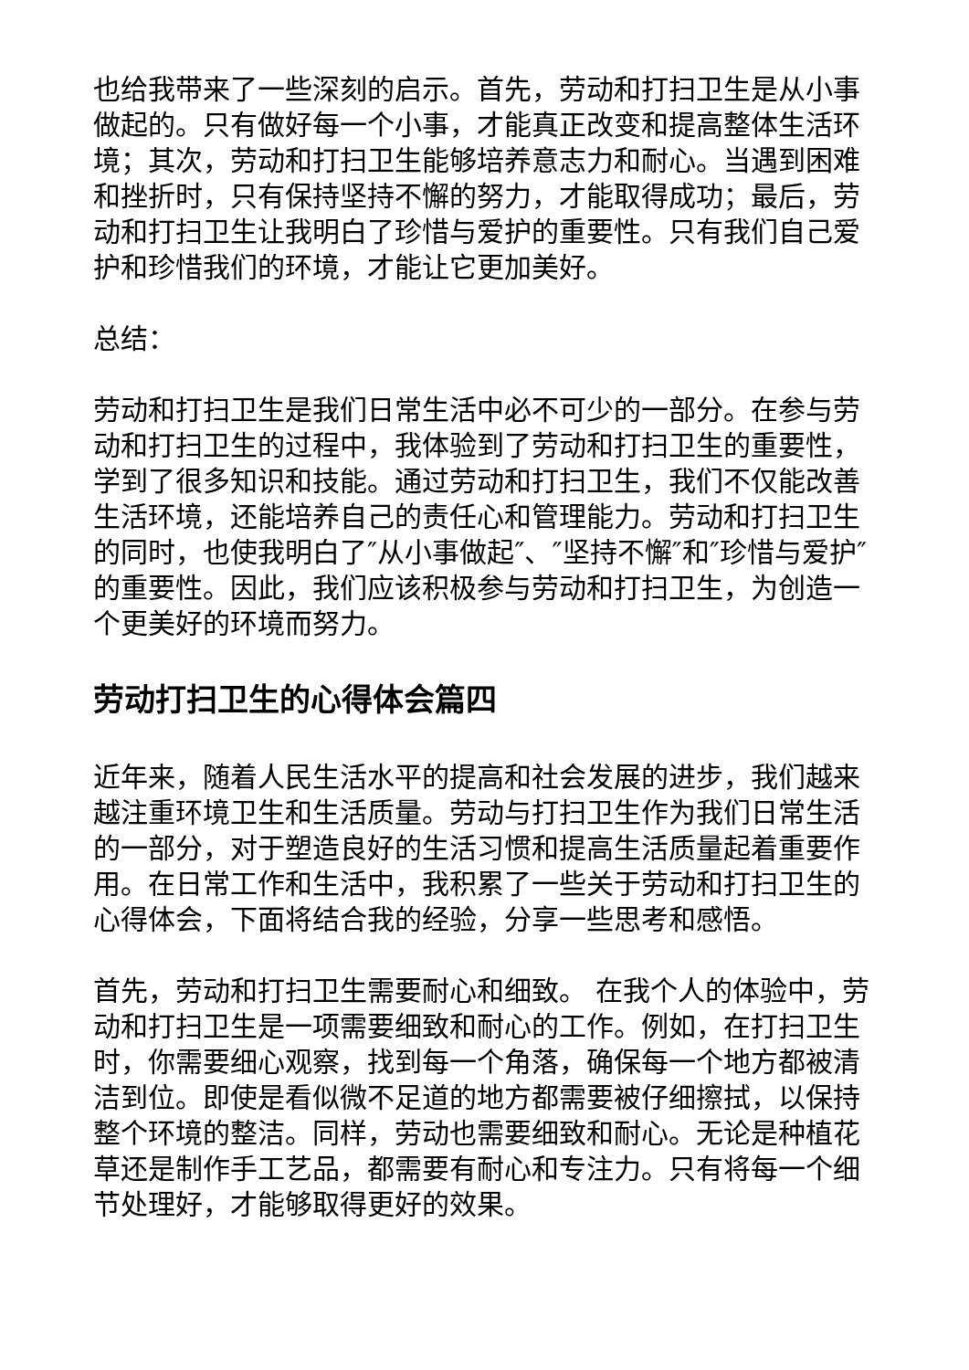也给我带来了一些深刻的启示。首先，劳动和打扫卫生是从小事做起的。只有做好每一个小事，才能真正改变和提高整体生活环境；其次，劳动和打扫卫生能够培养意志力和耐心。当遇到困难和挫折时，只有保持坚持不懈的努力，才能取得成功；最后，劳动和打扫卫生让我明白了珍惜与爱护的重要性。只有我们自己爱护和珍惜我们的环境，才能让它更加美好。
总结：
劳动和打扫卫生是我们日常生活中必不可少的一部分。在参与劳动和打扫卫生的过程中，我体验到了劳动和打扫卫生的重要性，学到了很多知识和技能。通过劳动和打扫卫生，我们不仅能改善生活环境，还能培养自己的责任心和管理能力。劳动和打扫卫生的同时，也使我明白了″从小事做起″、″坚持不懈″和″珍惜与爱护″的重要性。因此，我们应该积极参与劳动和打扫卫生，为创造一个更美好的环境而努力。
劳动打扫卫生的心得体会篇四
近年来，随着人民生活水平的提高和社会发展的进步，我们越来越注重环境卫生和生活质量。劳动与打扫卫生作为我们日常生活的一部分，对于塑造良好的生活习惯和提高生活质量起着重要作用。在日常工作和生活中，我积累了一些关于劳动和打扫卫生的心得体会，下面将结合我的经验，分享一些思考和感悟。
首先，劳动和打扫卫生需要耐心和细致。 在我个人的体验中，劳动和打扫卫生是一项需要细致和耐心的工作。例如，在打扫卫生时，你需要细心观察，找到每一个角落，确保每一个地方都被清洁到位。即使是看似微不足道的地方都需要被仔细擦拭，以保持整个环境的整洁。同样，劳动也需要细致和耐心。无论是种植花草还是制作手工艺品，都需要有耐心和专注力。只有将每一个细节处理好，才能够取得更好的效果。